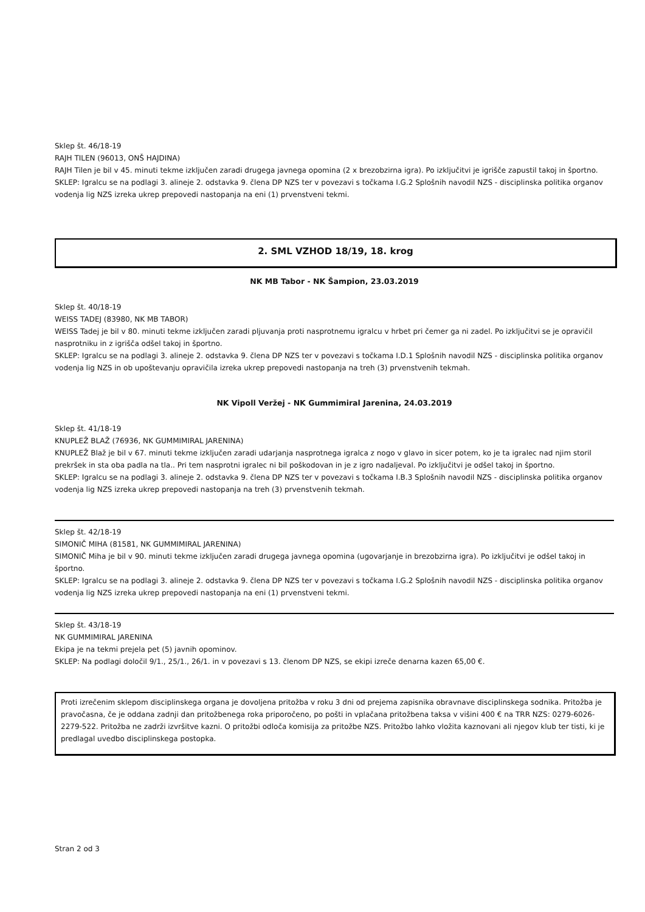Sklep št. 46/18-19
RAJH TILEN (96013, ONŠ HAJDINA)
RAJH Tilen je bil v 45. minuti tekme izključen zaradi drugega javnega opomina (2 x brezobzirna igra). Po izključitvi je igrišče zapustil takoj in športno.
SKLEP: Igralcu se na podlagi 3. alineje 2. odstavka 9. člena DP NZS ter v povezavi s točkama I.G.2 Splošnih navodil NZS - disciplinska politika organov vodenja lig NZS izreka ukrep prepovedi nastopanja na eni (1) prvenstveni tekmi.
2. SML VZHOD 18/19, 18. krog
NK MB Tabor - NK Šampion, 23.03.2019
Sklep št. 40/18-19
WEISS TADEJ (83980, NK MB TABOR)
WEISS Tadej je bil v 80. minuti tekme izključen zaradi pljuvanja proti nasprotnemu igralcu v hrbet pri čemer ga ni zadel. Po izključitvi se je opravičil nasprotniku in z igrišča odšel takoj in športno.
SKLEP: Igralcu se na podlagi 3. alineje 2. odstavka 9. člena DP NZS ter v povezavi s točkama I.D.1 Splošnih navodil NZS - disciplinska politika organov vodenja lig NZS in ob upoštevanju opravičila izreka ukrep prepovedi nastopanja na treh (3) prvenstvenih tekmah.
NK Vipoll Veržej - NK Gummimiral Jarenina, 24.03.2019
Sklep št. 41/18-19
KNUPLEŽ BLAŽ (76936, NK GUMMIMIRAL JARENINA)
KNUPLEŽ Blaž je bil v 67. minuti tekme izključen zaradi udarjanja nasprotnega igralca z nogo v glavo in sicer potem, ko je ta igralec nad njim storil prekršek in sta oba padla na tla.. Pri tem nasprotni igralec ni bil poškodovan in je z igro nadaljeval. Po izključitvi je odšel takoj in športno.
SKLEP: Igralcu se na podlagi 3. alineje 2. odstavka 9. člena DP NZS ter v povezavi s točkama I.B.3 Splošnih navodil NZS - disciplinska politika organov vodenja lig NZS izreka ukrep prepovedi nastopanja na treh (3) prvenstvenih tekmah.
Sklep št. 42/18-19
SIMONIČ MIHA (81581, NK GUMMIMIRAL JARENINA)
SIMONIČ Miha je bil v 90. minuti tekme izključen zaradi drugega javnega opomina (ugovarjanje in brezobzirna igra). Po izključitvi je odšel takoj in športno.
SKLEP: Igralcu se na podlagi 3. alineje 2. odstavka 9. člena DP NZS ter v povezavi s točkama I.G.2 Splošnih navodil NZS - disciplinska politika organov vodenja lig NZS izreka ukrep prepovedi nastopanja na eni (1) prvenstveni tekmi.
Sklep št. 43/18-19
NK GUMMIMIRAL JARENINA
Ekipa je na tekmi prejela pet (5) javnih opominov.
SKLEP: Na podlagi določil 9/1., 25/1., 26/1. in v povezavi s 13. členom DP NZS, se ekipi izreče denarna kazen 65,00 €.
Proti izrečenim sklepom disciplinskega organa je dovoljena pritožba v roku 3 dni od prejema zapisnika obravnave disciplinskega sodnika. Pritožba je pravočasna, če je oddana zadnji dan pritožbenega roka priporočeno, po pošti in vplačana pritožbena taksa v višini 400 € na TRR NZS: 0279-6026-2279-522. Pritožba ne zadrži izvršitve kazni. O pritožbi odloča komisija za pritožbe NZS. Pritožbo lahko vložita kaznovani ali njegov klub ter tisti, ki je predlagal uvedbo disciplinskega postopka.
Stran 2 od 3